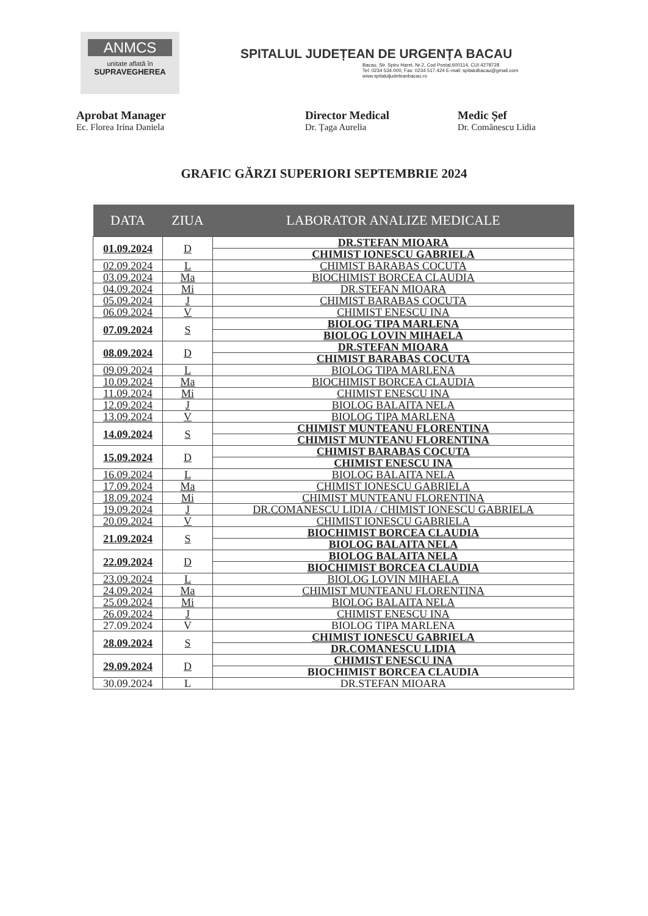ANMCS
unitate aflată în
SUPRAVEGHEREA
SPITALUL JUDEȚEAN DE URGENȚA BACAU
Bacau, Str. Spiru Haret, Nr.2, Cod Postal:600114, CUI:4278728
Tel: 0234 534.000, Fax: 0234 517.424 E-mail: spitalulbacau@gmail.com
www.spitaluljudeteanbacau.ro
Aprobat Manager
Ec. Florea Irina Daniela
Director Medical
Dr. Țaga Aurelia
Medic Șef
Dr. Comănescu Lidia
GRAFIC GĂRZI SUPERIORI SEPTEMBRIE 2024
| DATA | ZIUA | LABORATOR ANALIZE MEDICALE |
| --- | --- | --- |
| 01.09.2024 | D | DR.STEFAN MIOARA |
| | | CHIMIST IONESCU GABRIELA |
| 02.09.2024 | L | CHIMIST BARABAS COCUTA |
| 03.09.2024 | Ma | BIOCHIMIST BORCEA CLAUDIA |
| 04.09.2024 | Mi | DR.STEFAN MIOARA |
| 05.09.2024 | J | CHIMIST BARABAS COCUTA |
| 06.09.2024 | V | CHIMIST ENESCU INA |
| 07.09.2024 | S | BIOLOG TIPA MARLENA |
| | | BIOLOG LOVIN MIHAELA |
| 08.09.2024 | D | DR.STEFAN MIOARA |
| | | CHIMIST BARABAS COCUTA |
| 09.09.2024 | L | BIOLOG TIPA MARLENA |
| 10.09.2024 | Ma | BIOCHIMIST BORCEA CLAUDIA |
| 11.09.2024 | Mi | CHIMIST ENESCU INA |
| 12.09.2024 | J | BIOLOG BALAITA NELA |
| 13.09.2024 | V | BIOLOG TIPA MARLENA |
| 14.09.2024 | S | CHIMIST MUNTEANU FLORENTINA |
| | | CHIMIST MUNTEANU FLORENTINA |
| 15.09.2024 | D | CHIMIST BARABAS COCUTA |
| | | CHIMIST ENESCU INA |
| 16.09.2024 | L | BIOLOG BALAITA NELA |
| 17.09.2024 | Ma | CHIMIST IONESCU GABRIELA |
| 18.09.2024 | Mi | CHIMIST MUNTEANU FLORENTINA |
| 19.09.2024 | J | DR.COMANESCU LIDIA / CHIMIST IONESCU GABRIELA |
| 20.09.2024 | V | CHIMIST IONESCU GABRIELA |
| 21.09.2024 | S | BIOCHIMIST BORCEA CLAUDIA |
| | | BIOLOG BALAITA NELA |
| 22.09.2024 | D | BIOLOG BALAITA NELA |
| | | BIOCHIMIST BORCEA CLAUDIA |
| 23.09.2024 | L | BIOLOG LOVIN MIHAELA |
| 24.09.2024 | Ma | CHIMIST MUNTEANU FLORENTINA |
| 25.09.2024 | Mi | BIOLOG BALAITA NELA |
| 26.09.2024 | J | CHIMIST ENESCU INA |
| 27.09.2024 | V | BIOLOG TIPA MARLENA |
| 28.09.2024 | S | CHIMIST IONESCU GABRIELA |
| | | DR.COMANESCU LIDIA |
| 29.09.2024 | D | CHIMIST ENESCU INA |
| | | BIOCHIMIST BORCEA CLAUDIA |
| 30.09.2024 | L | DR.STEFAN MIOARA |